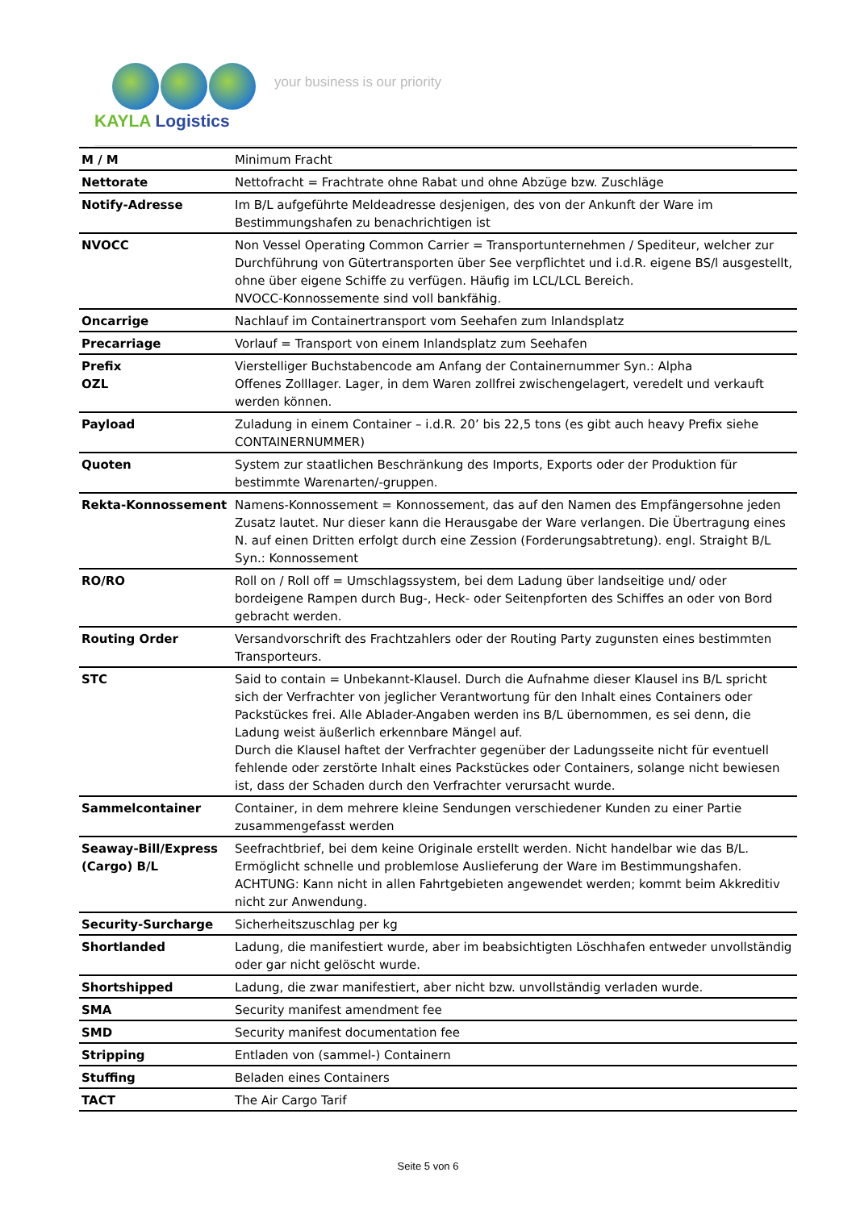KAYLA Logistics
your business is our priority
| M / M | Minimum Fracht |
| Nettorate | Nettofracht = Frachtrate ohne Rabat und ohne Abzüge bzw. Zuschläge |
| Notify-Adresse | Im B/L aufgeführte Meldeadresse desjenigen, des von der Ankunft der Ware im Bestimmungshafen zu benachrichtigen ist |
| NVOCC | Non Vessel Operating Common Carrier = Transportunternehmen / Spediteur, welcher zur Durchführung von Gütertransporten über See verpflichtet und i.d.R. eigene BS/l ausgestellt, ohne über eigene Schiffe zu verfügen. Häufig im LCL/LCL Bereich. NVOCC-Konnossemente sind voll bankfähig. |
| Oncarrige | Nachlauf im Containertransport vom Seehafen zum Inlandsplatz |
| Precarriage | Vorlauf = Transport von einem Inlandsplatz zum Seehafen |
| Prefix OZL | Vierstelliger Buchstabencode am Anfang der Containernummer Syn.: Alpha Offenes Zolllager. Lager, in dem Waren zollfrei zwischengelagert, veredelt und verkauft werden können. |
| Payload | Zuladung in einem Container – i.d.R. 20’ bis 22,5 tons (es gibt auch heavy Prefix siehe CONTAINERNUMMER) |
| Quoten | System zur staatlichen Beschränkung des Imports, Exports oder der Produktion für bestimmte Warenarten/-gruppen. |
| Rekta-Konnossement | Namens-Konnossement = Konnossement, das auf den Namen des Empfängersohne jeden Zusatz lautet. Nur dieser kann die Herausgabe der Ware verlangen. Die Übertragung eines N. auf einen Dritten erfolgt durch eine Zession (Forderungsabtretung). engl. Straight B/L Syn.: Konnossement |
| RO/RO | Roll on / Roll off = Umschlagssystem, bei dem Ladung über landseitige und/ oder bordeigene Rampen durch Bug-, Heck- oder Seitenpforten des Schiffes an oder von Bord gebracht werden. |
| Routing Order | Versandvorschrift des Frachtzahlers oder der Routing Party zugunsten eines bestimmten Transporteurs. |
| STC | Said to contain = Unbekannt-Klausel. Durch die Aufnahme dieser Klausel ins B/L spricht sich der Verfrachter von jeglicher Verantwortung für den Inhalt eines Containers oder Packstückes frei. Alle Ablader-Angaben werden ins B/L übernommen, es sei denn, die Ladung weist äußerlich erkennbare Mängel auf. Durch die Klausel haftet der Verfrachter gegenüber der Ladungsseite nicht für eventuell fehlende oder zerstörte Inhalt eines Packstückes oder Containers, solange nicht bewiesen ist, dass der Schaden durch den Verfrachter verursacht wurde. |
| Sammelcontainer | Container, in dem mehrere kleine Sendungen verschiedener Kunden zu einer Partie zusammengefasst werden |
| Seaway-Bill/Express (Cargo) B/L | Seefrachtbrief, bei dem keine Originale erstellt werden. Nicht handelbar wie das B/L. Ermöglicht schnelle und problemlose Auslieferung der Ware im Bestimmungshafen. ACHTUNG: Kann nicht in allen Fahrtgebieten angewendet werden; kommt beim Akkreditiv nicht zur Anwendung. |
| Security-Surcharge | Sicherheitszuschlag per kg |
| Shortlanded | Ladung, die manifestiert wurde, aber im beabsichtigten Löschhafen entweder unvollständig oder gar nicht gelöscht wurde. |
| Shortshipped | Ladung, die zwar manifestiert, aber nicht bzw. unvollständig verladen wurde. |
| SMA | Security manifest amendment fee |
| SMD | Security manifest documentation fee |
| Stripping | Entladen von (sammel-) Containern |
| Stuffing | Beladen eines Containers |
| TACT | The Air Cargo Tarif |
Seite 5 von 6